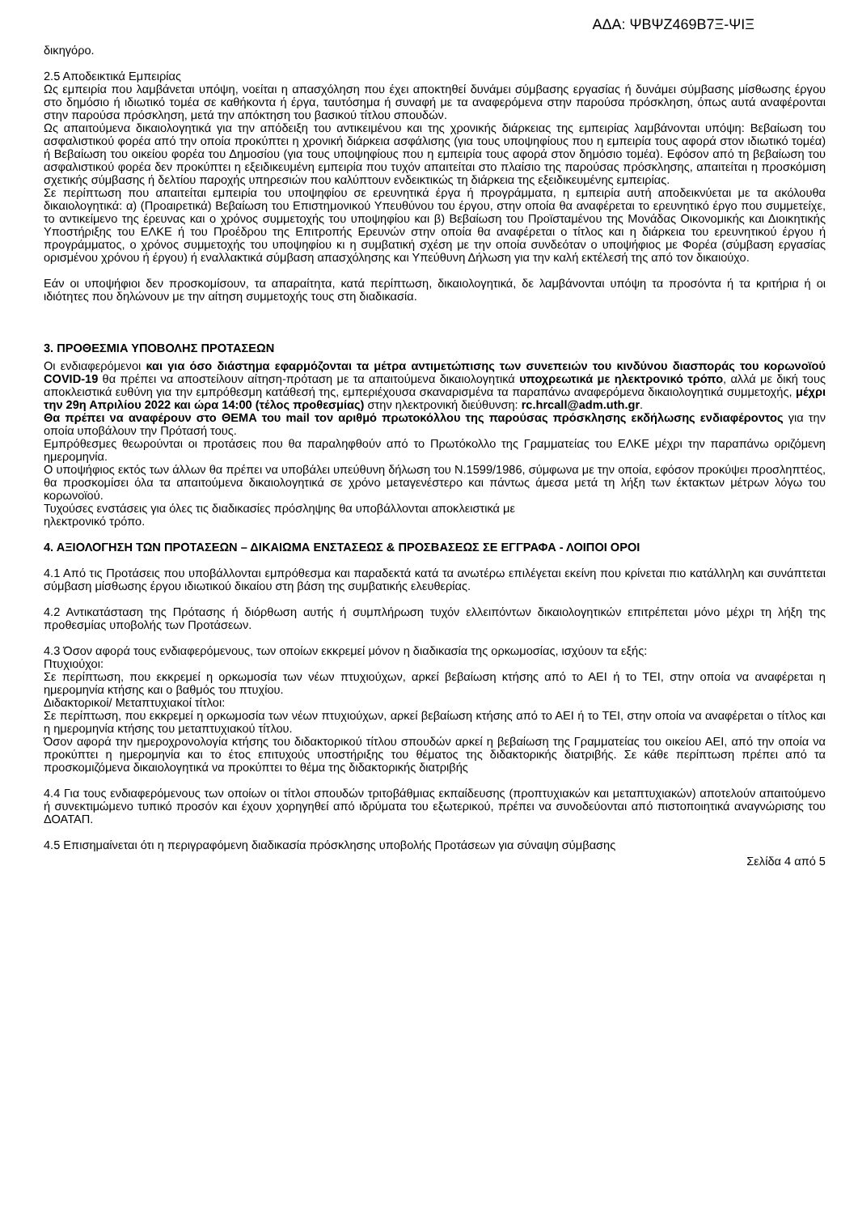ΑΔΑ: ΨΒΨΖ469Β7Ξ-ΨΙΞ
δικηγόρο.
2.5 Αποδεικτικά Εμπειρίας
Ως εμπειρία που λαμβάνεται υπόψη, νοείται η απασχόληση που έχει αποκτηθεί δυνάμει σύμβασης εργασίας ή δυνάμει σύμβασης μίσθωσης έργου στο δημόσιο ή ιδιωτικό τομέα σε καθήκοντα ή έργα, ταυτόσημα ή συναφή με τα αναφερόμενα στην παρούσα πρόσκληση, όπως αυτά αναφέρονται στην παρούσα πρόσκληση, μετά την απόκτηση του βασικού τίτλου σπουδών.
Ως απαιτούμενα δικαιολογητικά για την απόδειξη του αντικειμένου και της χρονικής διάρκειας της εμπειρίας λαμβάνονται υπόψη: Βεβαίωση του ασφαλιστικού φορέα από την οποία προκύπτει η χρονική διάρκεια ασφάλισης (για τους υποψηφίους που η εμπειρία τους αφορά στον ιδιωτικό τομέα) ή Βεβαίωση του οικείου φορέα του Δημοσίου (για τους υποψηφίους που η εμπειρία τους αφορά στον δημόσιο τομέα). Εφόσον από τη βεβαίωση του ασφαλιστικού φορέα δεν προκύπτει η εξειδικευμένη εμπειρία που τυχόν απαιτείται στο πλαίσιο της παρούσας πρόσκλησης, απαιτείται η προσκόμιση σχετικής σύμβασης ή δελτίου παροχής υπηρεσιών που καλύπτουν ενδεικτικώς τη διάρκεια της εξειδικευμένης εμπειρίας.
Σε περίπτωση που απαιτείται εμπειρία του υποψηφίου σε ερευνητικά έργα ή προγράμματα, η εμπειρία αυτή αποδεικνύεται με τα ακόλουθα δικαιολογητικά: α) (Προαιρετικά) Βεβαίωση του Επιστημονικού Υπευθύνου του έργου, στην οποία θα αναφέρεται το ερευνητικό έργο που συμμετείχε, το αντικείμενο της έρευνας και ο χρόνος συμμετοχής του υποψηφίου και β) Βεβαίωση του Προϊσταμένου της Μονάδας Οικονομικής και Διοικητικής Υποστήριξης του ΕΛΚΕ ή του Προέδρου της Επιτροπής Ερευνών στην οποία θα αναφέρεται ο τίτλος και η διάρκεια του ερευνητικού έργου ή προγράμματος, ο χρόνος συμμετοχής του υποψηφίου κι η συμβατική σχέση με την οποία συνδεόταν ο υποψήφιος με Φορέα (σύμβαση εργασίας ορισμένου χρόνου ή έργου) ή εναλλακτικά σύμβαση απασχόλησης και Υπεύθυνη Δήλωση για την καλή εκτέλεσή της από τον δικαιούχο.
Εάν οι υποψήφιοι δεν προσκομίσουν, τα απαραίτητα, κατά περίπτωση, δικαιολογητικά, δε λαμβάνονται υπόψη τα προσόντα ή τα κριτήρια ή οι ιδιότητες που δηλώνουν με την αίτηση συμμετοχής τους στη διαδικασία.
3. ΠΡΟΘΕΣΜΙΑ ΥΠΟΒΟΛΗΣ ΠΡΟΤΑΣΕΩΝ
Οι ενδιαφερόμενοι και για όσο διάστημα εφαρμόζονται τα μέτρα αντιμετώπισης των συνεπειών του κινδύνου διασποράς του κορωνοϊού COVID-19 θα πρέπει να αποστείλουν αίτηση-πρόταση με τα απαιτούμενα δικαιολογητικά υποχρεωτικά με ηλεκτρονικό τρόπο, αλλά με δική τους αποκλειστικά ευθύνη για την εμπρόθεσμη κατάθεσή της, εμπεριέχουσα σκαναρισμένα τα παραπάνω αναφερόμενα δικαιολογητικά συμμετοχής, μέχρι την 29η Απριλίου 2022 και ώρα 14:00 (τέλος προθεσμίας) στην ηλεκτρονική διεύθυνση: rc.hrcall@adm.uth.gr.
Θα πρέπει να αναφέρουν στο ΘΕΜΑ του mail τον αριθμό πρωτοκόλλου της παρούσας πρόσκλησης εκδήλωσης ενδιαφέροντος για την οποία υποβάλουν την Πρότασή τους.
Εμπρόθεσμες θεωρούνται οι προτάσεις που θα παραληφθούν από το Πρωτόκολλο της Γραμματείας του ΕΛΚΕ μέχρι την παραπάνω οριζόμενη ημερομηνία.
Ο υποψήφιος εκτός των άλλων θα πρέπει να υποβάλει υπεύθυνη δήλωση του Ν.1599/1986, σύμφωνα με την οποία, εφόσον προκύψει προσληπτέος, θα προσκομίσει όλα τα απαιτούμενα δικαιολογητικά σε χρόνο μεταγενέστερο και πάντως άμεσα μετά τη λήξη των έκτακτων μέτρων λόγω του κορωνοϊού.
Τυχούσες ενστάσεις για όλες τις διαδικασίες πρόσληψης θα υποβάλλονται αποκλειστικά με
ηλεκτρονικό τρόπο.
4. ΑΞΙΟΛΟΓΗΣΗ ΤΩΝ ΠΡΟΤΑΣΕΩΝ – ΔΙΚΑΙΩΜΑ ΕΝΣΤΑΣΕΩΣ & ΠΡΟΣΒΑΣΕΩΣ ΣΕ ΕΓΓΡΑΦΑ - ΛΟΙΠΟΙ ΟΡΟΙ
4.1 Από τις Προτάσεις που υποβάλλονται εμπρόθεσμα και παραδεκτά κατά τα ανωτέρω επιλέγεται εκείνη που κρίνεται πιο κατάλληλη και συνάπτεται σύμβαση μίσθωσης έργου ιδιωτικού δικαίου στη βάση της συμβατικής ελευθερίας.
4.2 Αντικατάσταση της Πρότασης ή διόρθωση αυτής ή συμπλήρωση τυχόν ελλειπόντων δικαιολογητικών επιτρέπεται μόνο μέχρι τη λήξη της προθεσμίας υποβολής των Προτάσεων.
4.3 Όσον αφορά τους ενδιαφερόμενους, των οποίων εκκρεμεί μόνον η διαδικασία της ορκωμοσίας, ισχύουν τα εξής:
Πτυχιούχοι:
Σε περίπτωση, που εκκρεμεί η ορκωμοσία των νέων πτυχιούχων, αρκεί βεβαίωση κτήσης από το ΑΕΙ ή το ΤΕΙ, στην οποία να αναφέρεται η ημερομηνία κτήσης και ο βαθμός του πτυχίου.
Διδακτορικοί/ Μεταπτυχιακοί τίτλοι:
Σε περίπτωση, που εκκρεμεί η ορκωμοσία των νέων πτυχιούχων, αρκεί βεβαίωση κτήσης από το ΑΕΙ ή το ΤΕΙ, στην οποία να αναφέρεται ο τίτλος και η ημερομηνία κτήσης του μεταπτυχιακού τίτλου.
Όσον αφορά την ημεροχρονολογία κτήσης του διδακτορικού τίτλου σπουδών αρκεί η βεβαίωση της Γραμματείας του οικείου ΑΕΙ, από την οποία να προκύπτει η ημερομηνία και το έτος επιτυχούς υποστήριξης του θέματος της διδακτορικής διατριβής. Σε κάθε περίπτωση πρέπει από τα προσκομιζόμενα δικαιολογητικά να προκύπτει το θέμα της διδακτορικής διατριβής
4.4 Για τους ενδιαφερόμενους των οποίων οι τίτλοι σπουδών τριτοβάθμιας εκπαίδευσης (προπτυχιακών και μεταπτυχιακών) αποτελούν απαιτούμενο ή συνεκτιμώμενο τυπικό προσόν και έχουν χορηγηθεί από ιδρύματα του εξωτερικού, πρέπει να συνοδεύονται από πιστοποιητικά αναγνώρισης του ΔΟΑΤΑΠ.
4.5 Επισημαίνεται ότι η περιγραφόμενη διαδικασία πρόσκλησης υποβολής Προτάσεων για σύναψη σύμβασης
Σελίδα 4 από 5